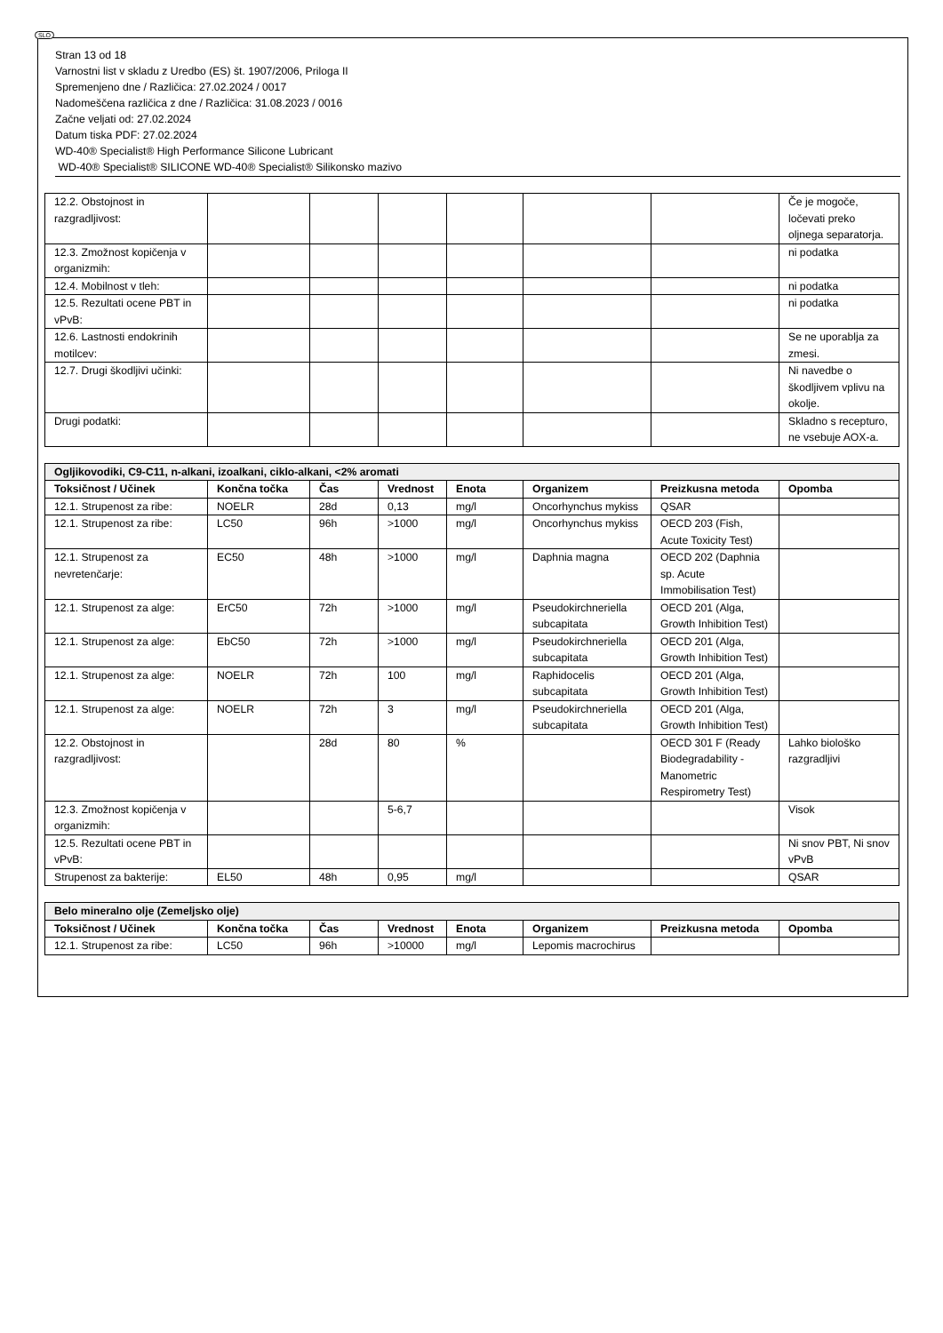SLO
Stran 13 od 18
Varnostni list v skladu z Uredbo (ES) št. 1907/2006, Priloga II
Spremenjeno dne / Različica: 27.02.2024 / 0017
Nadomeščena različica z dne / Različica: 31.08.2023 / 0016
Začne veljati od: 27.02.2024
Datum tiska PDF: 27.02.2024
WD-40® Specialist® High Performance Silicone Lubricant
WD-40® Specialist® SILICONE WD-40® Specialist® Silikonsko mazivo
| 12.2. Obstojnost in razgradljivost: | | | | | | | Če je mogoče, ločevati preko oljnega separatorja. |
| 12.3. Zmožnost kopičenja v organizmih: | | | | | | | ni podatka |
| 12.4. Mobilnost v tleh: | | | | | | | ni podatka |
| 12.5. Rezultati ocene PBT in vPvB: | | | | | | | ni podatka |
| 12.6. Lastnosti endokrinih motilcev: | | | | | | | Se ne uporablja za zmesi. |
| 12.7. Drugi škodljivi učinki: | | | | | | | Ni navedbe o škodljivem vplivu na okolje. |
| Drugi podatki: | | | | | | | Skladno s recepturo, ne vsebuje AOX-a. |
| Ogljikovodiki, C9-C11, n-alkani, izoalkani, ciklo-alkani, <2% aromati | | | | | | | |
| Toksičnost / Učinek | Končna točka | Čas | Vrednost | Enota | Organizem | Preizkusna metoda | Opomba |
| 12.1. Strupenost za ribe: | NOELR | 28d | 0,13 | mg/l | Oncorhynchus mykiss | QSAR | |
| 12.1. Strupenost za ribe: | LC50 | 96h | >1000 | mg/l | Oncorhynchus mykiss | OECD 203 (Fish, Acute Toxicity Test) | |
| 12.1. Strupenost za nevretenčarje: | EC50 | 48h | >1000 | mg/l | Daphnia magna | OECD 202 (Daphnia sp. Acute Immobilisation Test) | |
| 12.1. Strupenost za alge: | ErC50 | 72h | >1000 | mg/l | Pseudokirchneriella subcapitata | OECD 201 (Alga, Growth Inhibition Test) | |
| 12.1. Strupenost za alge: | EbC50 | 72h | >1000 | mg/l | Pseudokirchneriella subcapitata | OECD 201 (Alga, Growth Inhibition Test) | |
| 12.1. Strupenost za alge: | NOELR | 72h | 100 | mg/l | Raphidocelis subcapitata | OECD 201 (Alga, Growth Inhibition Test) | |
| 12.1. Strupenost za alge: | NOELR | 72h | 3 | mg/l | Pseudokirchneriella subcapitata | OECD 201 (Alga, Growth Inhibition Test) | |
| 12.2. Obstojnost in razgradljivost: | | 28d | 80 | % | | OECD 301 F (Ready Biodegradability - Manometric Respirometry Test) | Lahko biološko razgradljivi |
| 12.3. Zmožnost kopičenja v organizmih: | | | 5-6,7 | | | | Visok |
| 12.5. Rezultati ocene PBT in vPvB: | | | | | | | Ni snov PBT, Ni snov vPvB |
| Strupenost za bakterije: | EL50 | 48h | 0,95 | mg/l | | | QSAR |
| Belo mineralno olje (Zemeljsko olje) | | | | | | | |
| Toksičnost / Učinek | Končna točka | Čas | Vrednost | Enota | Organizem | Preizkusna metoda | Opomba |
| 12.1. Strupenost za ribe: | LC50 | 96h | >10000 | mg/l | Lepomis macrochirus | | |